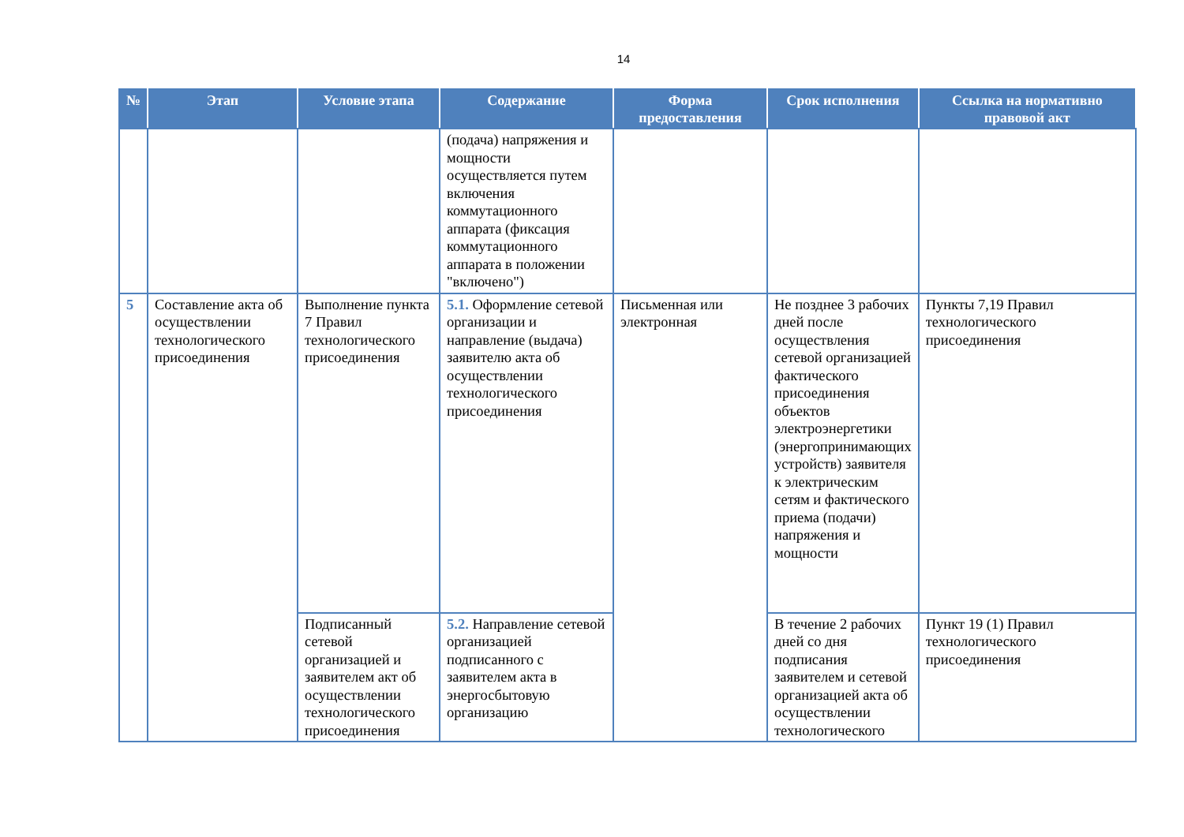14
| № | Этап | Условие этапа | Содержание | Форма предоставления | Срок исполнения | Ссылка на нормативно правовой акт |
| --- | --- | --- | --- | --- | --- | --- |
| | | | (подача) напряжения и мощности осуществляется путем включения коммутационного аппарата (фиксация коммутационного аппарата в положении "включено") | | | |
| 5 | Составление акта об осуществлении технологического присоединения | Выполнение пункта 7 Правил технологического присоединения | 5.1. Оформление сетевой организации и направление (выдача) заявителю акта об осуществлении технологического присоединения | Письменная или электронная | Не позднее 3 рабочих дней после осуществления сетевой организацией фактического присоединения объектов электроэнергетики (энергопринимающих устройств) заявителя к электрическим сетям и фактического приема (подачи) напряжения и мощности | Пункты 7,19 Правил технологического присоединения |
| | | Подписанный сетевой организацией и заявителем акт об осуществлении технологического присоединения | 5.2. Направление сетевой организацией подписанного с заявителем акта в энергосбытовую организацию | | В течение 2 рабочих дней со дня подписания заявителем и сетевой организацией акта об осуществлении технологического | Пункт 19 (1) Правил технологического присоединения |